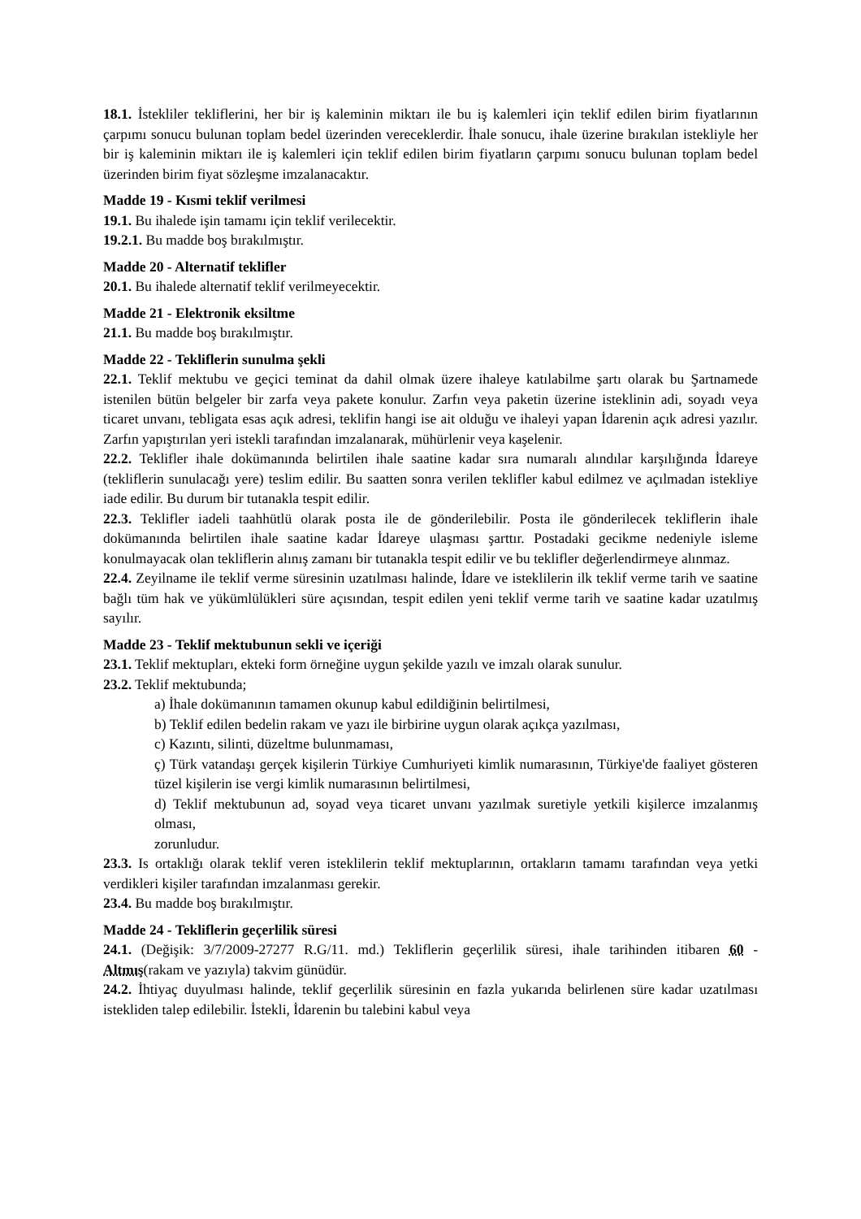18.1. İstekliler tekliflerini, her bir iş kaleminin miktarı ile bu iş kalemleri için teklif edilen birim fiyatlarının çarpımı sonucu bulunan toplam bedel üzerinden vereceklerdir. İhale sonucu, ihale üzerine bırakılan istekliyle her bir iş kaleminin miktarı ile iş kalemleri için teklif edilen birim fiyatların çarpımı sonucu bulunan toplam bedel üzerinden birim fiyat sözleşme imzalanacaktır.
Madde 19 - Kısmi teklif verilmesi
19.1. Bu ihalede işin tamamı için teklif verilecektir.
19.2.1. Bu madde boş bırakılmıştır.
Madde 20 - Alternatif teklifler
20.1. Bu ihalede alternatif teklif verilmeyecektir.
Madde 21 - Elektronik eksiltme
21.1. Bu madde boş bırakılmıştır.
Madde 22 - Tekliflerin sunulma şekli
22.1. Teklif mektubu ve geçici teminat da dahil olmak üzere ihaleye katılabilme şartı olarak bu Şartnamede istenilen bütün belgeler bir zarfa veya pakete konulur. Zarfın veya paketin üzerine isteklinin adi, soyadı veya ticaret unvanı, tebligata esas açık adresi, teklifin hangi ise ait olduğu ve ihaleyi yapan İdarenin açık adresi yazılır. Zarfın yapıştırılan yeri istekli tarafından imzalanarak, mühürlenir veya kaşelenir.
22.2. Teklifler ihale dokümanında belirtilen ihale saatine kadar sıra numaralı alındılar karşılığında İdareye (tekliflerin sunulacağı yere) teslim edilir. Bu saatten sonra verilen teklifler kabul edilmez ve açılmadan istekliye iade edilir. Bu durum bir tutanakla tespit edilir.
22.3. Teklifler iadeli taahhütlü olarak posta ile de gönderilebilir. Posta ile gönderilecek tekliflerin ihale dokümanında belirtilen ihale saatine kadar İdareye ulaşması şarttır. Postadaki gecikme nedeniyle isleme konulmayacak olan tekliflerin alınış zamanı bir tutanakla tespit edilir ve bu teklifler değerlendirmeye alınmaz.
22.4. Zeyilname ile teklif verme süresinin uzatılması halinde, İdare ve isteklilerin ilk teklif verme tarih ve saatine bağlı tüm hak ve yükümlülükleri süre açısından, tespit edilen yeni teklif verme tarih ve saatine kadar uzatılmış sayılır.
Madde 23 - Teklif mektubunun sekli ve içeriği
23.1. Teklif mektupları, ekteki form örneğine uygun şekilde yazılı ve imzalı olarak sunulur.
23.2. Teklif mektubunda;
a) İhale dokümanının tamamen okunup kabul edildiğinin belirtilmesi,
b) Teklif edilen bedelin rakam ve yazı ile birbirine uygun olarak açıkça yazılması,
c) Kazıntı, silinti, düzeltme bulunmaması,
ç) Türk vatandaşı gerçek kişilerin Türkiye Cumhuriyeti kimlik numarasının, Türkiye'de faaliyet gösteren tüzel kişilerin ise vergi kimlik numarasının belirtilmesi,
d) Teklif mektubunun ad, soyad veya ticaret unvanı yazılmak suretiyle yetkili kişilerce imzalanmış olması,
zorunludur.
23.3. Is ortaklığı olarak teklif veren isteklilerin teklif mektuplarının, ortakların tamamı tarafından veya yetki verdikleri kişiler tarafından imzalanması gerekir.
23.4. Bu madde boş bırakılmıştır.
Madde 24 - Tekliflerin geçerlilik süresi
24.1. (Değişik: 3/7/2009-27277 R.G/11. md.) Tekliflerin geçerlilik süresi, ihale tarihinden itibaren 60 - Altmış(rakam ve yazıyla) takvim günüdür.
24.2. İhtiyaç duyulması halinde, teklif geçerlilik süresinin en fazla yukarıda belirlenen süre kadar uzatılması istekliden talep edilebilir. İstekli, İdarenin bu talebini kabul veya